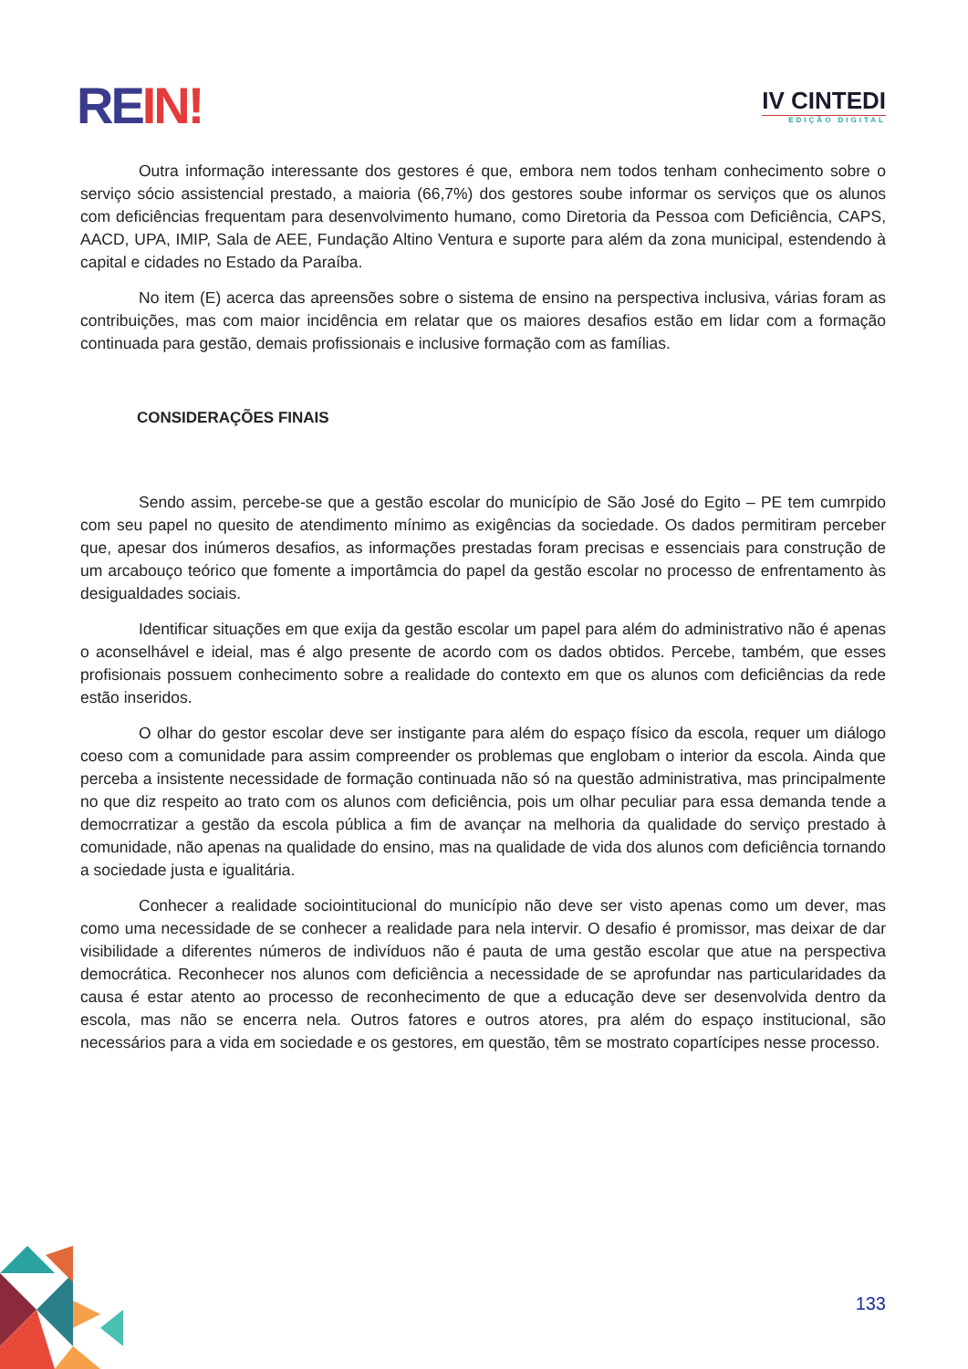RE IN!
IV CINTEDI
EDIÇÃO DIGITAL
Outra informação interessante dos gestores é que, embora nem todos tenham conhecimento sobre o serviço sócio assistencial prestado, a maioria (66,7%) dos gestores soube informar os serviços que os alunos com deficiências frequentam para desenvolvimento humano, como Diretoria da Pessoa com Deficiência, CAPS, AACD, UPA, IMIP, Sala de AEE, Fundação Altino Ventura e suporte para além da zona municipal, estendendo à capital e cidades no Estado da Paraíba.
No item (E) acerca das apreensões sobre o sistema de ensino na perspectiva inclusiva, várias foram as contribuições, mas com maior incidência em relatar que os maiores desafios estão em lidar com a formação continuada para gestão, demais profissionais e inclusive formação com as famílias.
CONSIDERAÇÕES FINAIS
Sendo assim, percebe-se que a gestão escolar do município de São José do Egito – PE tem cumrpido com seu papel no quesito de atendimento mínimo as exigências da sociedade. Os dados permitiram perceber que, apesar dos inúmeros desafios, as informações prestadas foram precisas e essenciais para construção de um arcabouço teórico que fomente a importâmcia do papel da gestão escolar no processo de enfrentamento às desigualdades sociais.
Identificar situações em que exija da gestão escolar um papel para além do administrativo não é apenas o aconselhável e ideial, mas é algo presente de acordo com os dados obtidos. Percebe, também, que esses profisionais possuem conhecimento sobre a realidade do contexto em que os alunos com deficiências da rede estão inseridos.
O olhar do gestor escolar deve ser instigante para além do espaço físico da escola, requer um diálogo coeso com a comunidade para assim compreender os problemas que englobam o interior da escola. Ainda que perceba a insistente necessidade de formação continuada não só na questão administrativa, mas principalmente no que diz respeito ao trato com os alunos com deficiência, pois um olhar peculiar para essa demanda tende a democrratizar a gestão da escola pública a fim de avançar na melhoria da qualidade do serviço prestado à comunidade, não apenas na qualidade do ensino, mas na qualidade de vida dos alunos com deficiência tornando a sociedade justa e igualitária.
Conhecer a realidade sociointitucional do município não deve ser visto apenas como um dever, mas como uma necessidade de se conhecer a realidade para nela intervir. O desafio é promissor, mas deixar de dar visibilidade a diferentes números de indivíduos não é pauta de uma gestão escolar que atue na perspectiva democrática. Reconhecer nos alunos com deficiência a necessidade de se aprofundar nas particularidades da causa é estar atento ao processo de reconhecimento de que a educação deve ser desenvolvida dentro da escola, mas não se encerra nela. Outros fatores e outros atores, pra além do espaço institucional, são necessários para a vida em sociedade e os gestores, em questão, têm se mostrato copartícipes nesse processo.
133